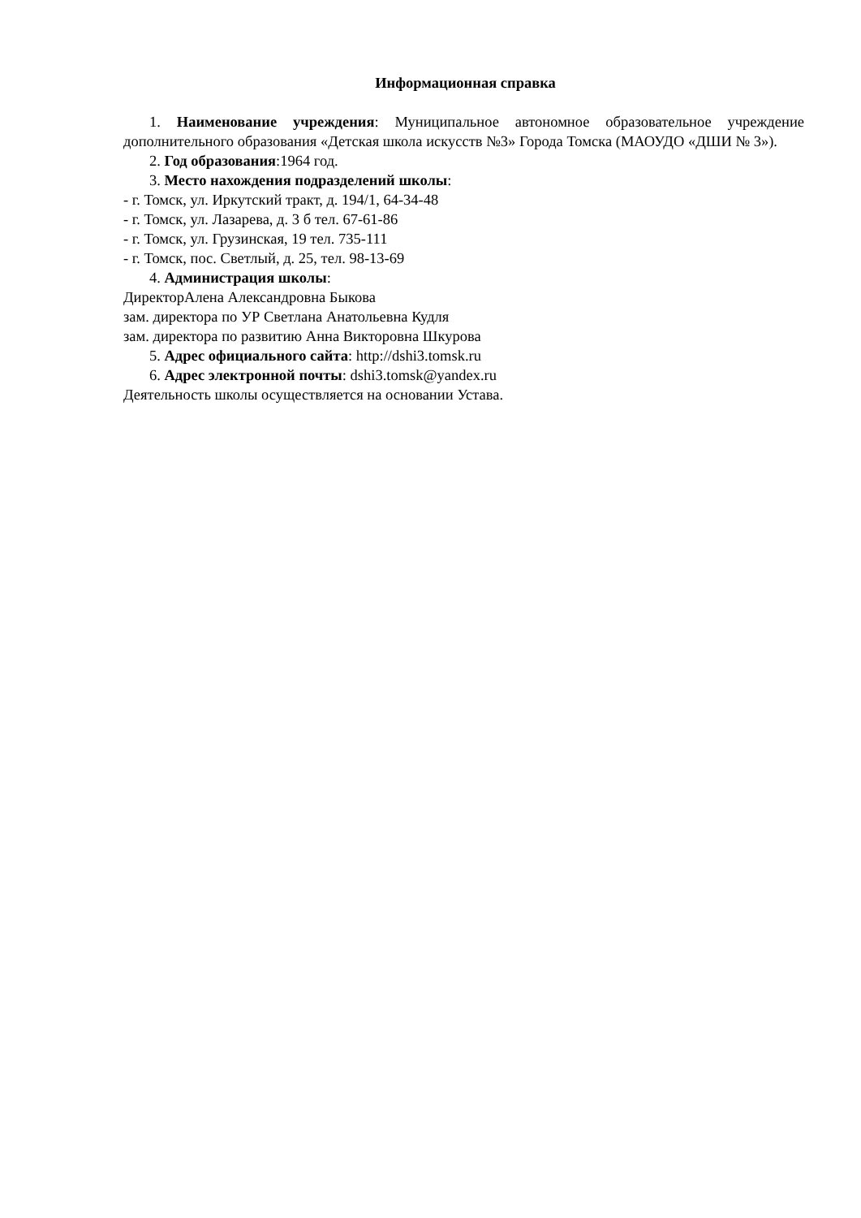Информационная справка
1. Наименование учреждения: Муниципальное автономное образовательное учреждение дополнительного образования «Детская школа искусств №3» Города Томска (МАОУДО «ДШИ № 3»).
2. Год образования:1964 год.
3. Место нахождения подразделений школы:
- г. Томск, ул. Иркутский тракт, д. 194/1, 64-34-48
- г. Томск, ул. Лазарева, д. 3 б тел. 67-61-86
- г. Томск, ул. Грузинская, 19 тел. 735-111
- г. Томск, пос. Светлый, д. 25, тел. 98-13-69
4. Администрация школы:
ДиректорАлена Александровна Быкова
зам. директора по УР Светлана Анатольевна Кудля
зам. директора по развитию Анна Викторовна Шкурова
5. Адрес официального сайта: http://dshi3.tomsk.ru
6. Адрес электронной почты: dshi3.tomsk@yandex.ru
Деятельность школы осуществляется на основании Устава.